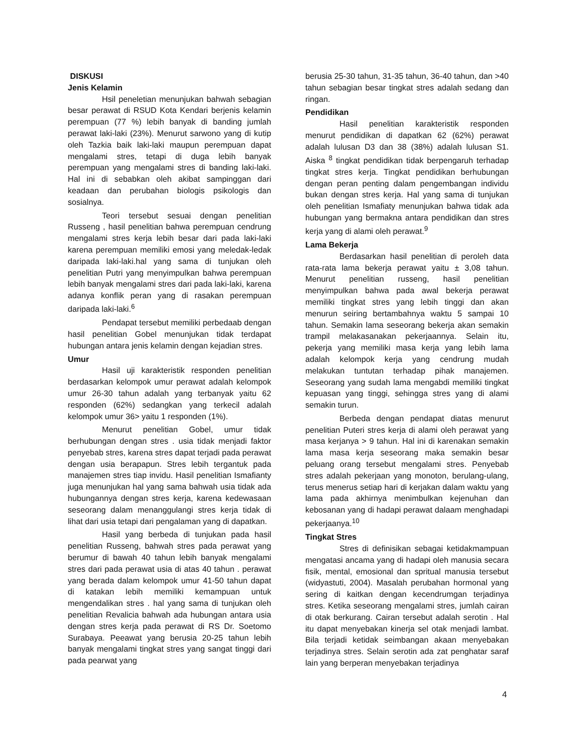DISKUSI
Jenis Kelamin
Hsil peneletian menunjukan bahwah sebagian besar perawat di RSUD Kota Kendari berjenis kelamin perempuan (77 %) lebih banyak di banding jumlah perawat laki-laki (23%). Menurut sarwono yang di kutip oleh Tazkia baik laki-laki maupun perempuan dapat mengalami stres, tetapi di duga lebih banyak perempuan yang mengalami stres di banding laki-laki. Hal ini di sebabkan oleh akibat sampinggan dari keadaan dan perubahan biologis psikologis dan sosialnya.
Teori tersebut sesuai dengan penelitian Russeng , hasil penelitian bahwa perempuan cendrung mengalami stres kerja lebih besar dari pada laki-laki karena perempuan memiliki emosi yang meledak-ledak daripada laki-laki.hal yang sama di tunjukan oleh penelitian Putri yang menyimpulkan bahwa perempuan lebih banyak mengalami stres dari pada laki-laki, karena adanya konflik peran yang di rasakan perempuan daripada laki-laki.<sup>6</sup>
Pendapat tersebut memiliki perbedaab dengan hasil penelitian Gobel menunjukan tidak terdapat hubungan antara jenis kelamin dengan kejadian stres.
Umur
Hasil uji karakteristik responden penelitian berdasarkan kelompok umur perawat adalah kelompok umur 26-30 tahun adalah yang terbanyak yaitu 62 responden (62%) sedangkan yang terkecil adalah kelompok umur 36> yaitu 1 responden (1%).
Menurut penelitian Gobel, umur tidak berhubungan dengan stres . usia tidak menjadi faktor penyebab stres, karena stres dapat terjadi pada perawat dengan usia berapapun. Stres lebih tergantuk pada manajemen stres tiap invidu. Hasil penelitian Ismafianty juga menunjukan hal yang sama bahwah usia tidak ada hubungannya dengan stres kerja, karena kedewasaan seseorang dalam menanggulangi stres kerja tidak di lihat dari usia tetapi dari pengalaman yang di dapatkan.
Hasil yang berbeda di tunjukan pada hasil penelitian Russeng, bahwah stres pada perawat yang berumur di bawah 40 tahun lebih banyak mengalami stres dari pada perawat usia di atas 40 tahun . perawat yang berada dalam kelompok umur 41-50 tahun dapat di katakan lebih memiliki kemampuan untuk mengendalikan stres . hal yang sama di tunjukan oleh penelitian Revalicia bahwah ada hubungan antara usia dengan stres kerja pada perawat di RS Dr. Soetomo Surabaya. Peeawat yang berusia 20-25 tahun lebih banyak mengalami tingkat stres yang sangat tinggi dari pada pearwat yang
berusia 25-30 tahun, 31-35 tahun, 36-40 tahun, dan >40 tahun sebagian besar tingkat stres adalah sedang dan ringan.
Pendidikan
Hasil penelitian karakteristik responden menurut pendidikan di dapatkan 62 (62%) perawat adalah lulusan D3 dan 38 (38%) adalah lulusan S1. Aiska <sup>8</sup> tingkat pendidikan tidak berpengaruh terhadap tingkat stres kerja. Tingkat pendidikan berhubungan dengan peran penting dalam pengembangan individu bukan dengan stres kerja. Hal yang sama di tunjukan oleh penelitian Ismafiaty menunjukan bahwa tidak ada hubungan yang bermakna antara pendidikan dan stres kerja yang di alami oleh perawat.<sup>9</sup>
Lama Bekerja
Berdasarkan hasil penelitian di peroleh data rata-rata lama bekerja perawat yaitu ± 3,08 tahun. Menurut penelitian russeng, hasil penelitian menyimpulkan bahwa pada awal bekerja perawat memiliki tingkat stres yang lebih tinggi dan akan menurun seiring bertambahnya waktu 5 sampai 10 tahun. Semakin lama seseorang bekerja akan semakin trampil melakasanakan pekerjaannya. Selain itu, pekerja yang memiliki masa kerja yang lebih lama adalah kelompok kerja yang cendrung mudah melakukan tuntutan terhadap pihak manajemen. Seseorang yang sudah lama mengabdi memiliki tingkat kepuasan yang tinggi, sehingga stres yang di alami semakin turun.
Berbeda dengan pendapat diatas menurut penelitian Puteri stres kerja di alami oleh perawat yang masa kerjanya > 9 tahun. Hal ini di karenakan semakin lama masa kerja seseorang maka semakin besar peluang orang tersebut mengalami stres. Penyebab stres adalah pekerjaan yang monoton, berulang-ulang, terus menerus setiap hari di kerjakan dalam waktu yang lama pada akhirnya menimbulkan kejenuhan dan kebosanan yang di hadapi perawat dalaam menghadapi pekerjaanya.<sup>10</sup>
Tingkat Stres
Stres di definisikan sebagai ketidakmampuan mengatasi ancama yang di hadapi oleh manusia secara fisik, mental, emosional dan spritual manusia tersebut (widyastuti, 2004). Masalah perubahan hormonal yang sering di kaitkan dengan kecendrumgan terjadinya stres. Ketika seseorang mengalami stres, jumlah cairan di otak berkurang. Cairan tersebut adalah serotin . Hal itu dapat menyebakan kinerja sel otak menjadi lambat. Bila terjadi ketidak seimbangan akaan menyebakan terjadinya stres. Selain serotin ada zat penghatar saraf lain yang berperan menyebakan terjadinya
4